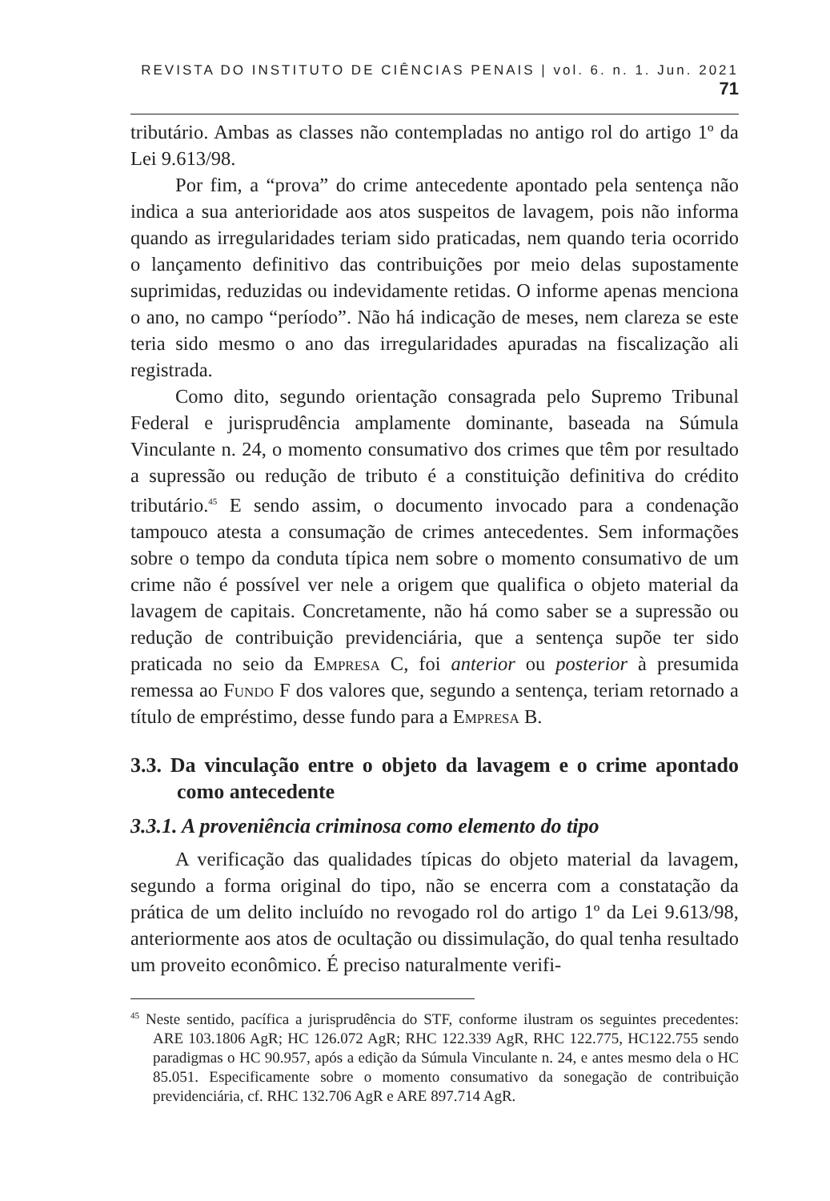REVISTA DO INSTITUTO DE CIÊNCIAS PENAIS | vol. 6. n. 1. Jun. 2021 71
tributário. Ambas as classes não contempladas no antigo rol do artigo 1º da Lei 9.613/98.
Por fim, a “prova” do crime antecedente apontado pela sentença não indica a sua anterioridade aos atos suspeitos de lavagem, pois não informa quando as irregularidades teriam sido praticadas, nem quando teria ocorrido o lançamento definitivo das contribuições por meio delas supostamente suprimidas, reduzidas ou indevidamente retidas. O informe apenas menciona o ano, no campo “período”. Não há indicação de meses, nem clareza se este teria sido mesmo o ano das irregularidades apuradas na fiscalização ali registrada.
Como dito, segundo orientação consagrada pelo Supremo Tribunal Federal e jurisprudência amplamente dominante, baseada na Súmula Vinculante n. 24, o momento consumativo dos crimes que têm por resultado a supressão ou redução de tributo é a constituição definitiva do crédito tributário.<sup>45</sup> E sendo assim, o documento invocado para a condenação tampouco atesta a consumação de crimes antecedentes. Sem informações sobre o tempo da conduta típica nem sobre o momento consumativo de um crime não é possível ver nele a origem que qualifica o objeto material da lavagem de capitais. Concretamente, não há como saber se a supressão ou redução de contribuição previdenciária, que a sentença supõe ter sido praticada no seio da Empresa C, foi anterior ou posterior à presumida remessa ao Fundo F dos valores que, segundo a sentença, teriam retornado a título de empréstimo, desse fundo para a Empresa B.
3.3. Da vinculação entre o objeto da lavagem e o crime apontado como antecedente
3.3.1. A proveniência criminosa como elemento do tipo
A verificação das qualidades típicas do objeto material da lavagem, segundo a forma original do tipo, não se encerra com a constatação da prática de um delito incluído no revogado rol do artigo 1º da Lei 9.613/98, anteriormente aos atos de ocultação ou dissimulação, do qual tenha resultado um proveito econômico. É preciso naturalmente verifi-
<sup>45</sup> Neste sentido, pacífica a jurisprudência do STF, conforme ilustram os seguintes precedentes: ARE 103.1806 AgR; HC 126.072 AgR; RHC 122.339 AgR, RHC 122.775, HC122.755 sendo paradigmas o HC 90.957, após a edição da Súmula Vinculante n. 24, e antes mesmo dela o HC 85.051. Especificamente sobre o momento consumativo da sonegação de contribuição previdenciária, cf. RHC 132.706 AgR e ARE 897.714 AgR.